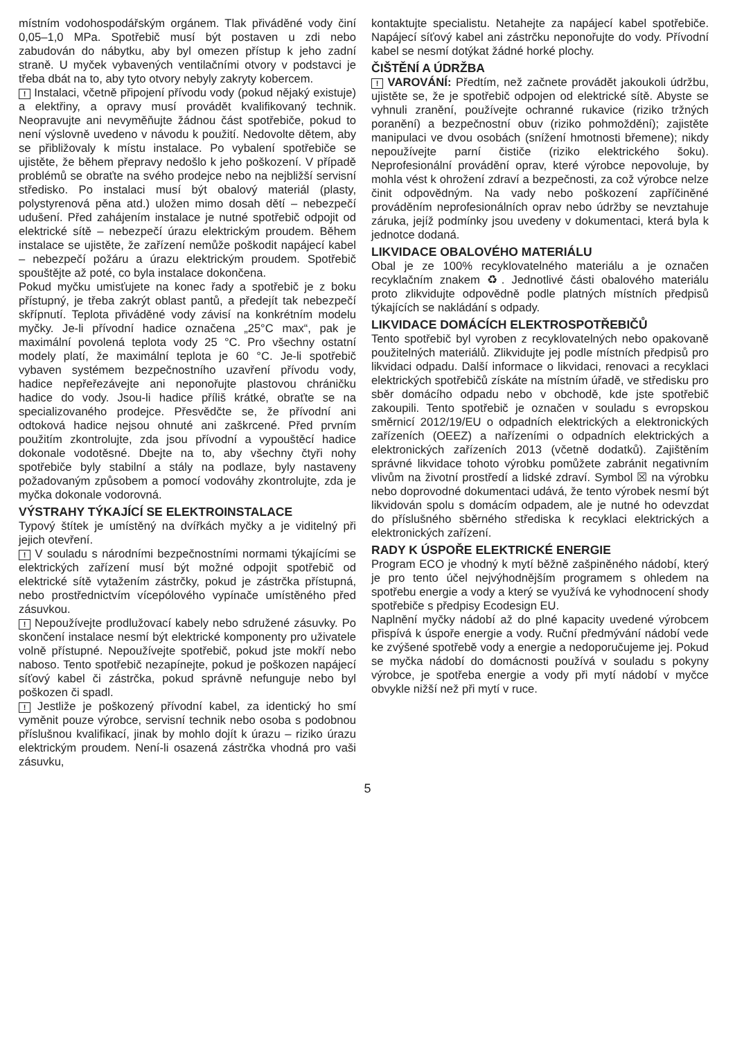místním vodohospodářským orgánem. Tlak přiváděné vody činí 0,05–1,0 MPa. Spotřebič musí být postaven u zdi nebo zabudován do nábytku, aby byl omezen přístup k jeho zadní straně. U myček vybavených ventilačními otvory v podstavci je třeba dbát na to, aby tyto otvory nebyly zakryty kobercem.
! Instalaci, včetně připojení přívodu vody (pokud nějaký existuje) a elektřiny, a opravy musí provádět kvalifikovaný technik. Neopravujte ani nevyměňujte žádnou část spotřebiče, pokud to není výslovně uvedeno v návodu k použití. Nedovolte dětem, aby se přibližovaly k místu instalace. Po vybalení spotřebiče se ujistěte, že během přepravy nedošlo k jeho poškození. V případě problémů se obraťte na svého prodejce nebo na nejbližší servisní středisko. Po instalaci musí být obalový materiál (plasty, polystyrenová pěna atd.) uložen mimo dosah dětí – nebezpečí udušení. Před zahájením instalace je nutné spotřebič odpojit od elektrické sítě – nebezpečí úrazu elektrickým proudem. Během instalace se ujistěte, že zařízení nemůže poškodit napájecí kabel – nebezpečí požáru a úrazu elektrickým proudem. Spotřebič spouštějte až poté, co byla instalace dokončena.
Pokud myčku umisťujete na konec řady a spotřebič je z boku přístupný, je třeba zakrýt oblast pantů, a předejít tak nebezpečí skřípnutí. Teplota přiváděné vody závisí na konkrétním modelu myčky. Je-li přívodní hadice označena „25°C max“, pak je maximální povolená teplota vody 25 °C. Pro všechny ostatní modely platí, že maximální teplota je 60 °C. Je-li spotřebič vybaven systémem bezpečnostního uzavření přívodu vody, hadice nepřeřezávejte ani neponořujte plastovou chráničku hadice do vody. Jsou-li hadice příliš krátké, obraťte se na specializovaného prodejce. Přesvědčte se, že přívodní ani odtoková hadice nejsou ohnuté ani zaškrcené. Před prvním použitím zkontrolujte, zda jsou přívodní a vypouštěcí hadice dokonale vodotěsné. Dbejte na to, aby všechny čtyři nohy spotřebiče byly stabilní a stály na podlaze, byly nastaveny požadovaným způsobem a pomocí vodováhy zkontrolujte, zda je myčka dokonale vodorovná.
VÝSTRAHY TÝKAJÍCÍ SE ELEKTROINSTALACE
Typový štítek je umístěný na dvířkách myčky a je viditelný při jejich otevření.
! V souladu s národními bezpečnostními normami týkajícími se elektrických zařízení musí být možné odpojit spotřebič od elektrické sítě vytažením zástrčky, pokud je zástrčka přístupná, nebo prostřednictvím vícepólového vypínače umístěného před zásuvkou.
! Nepoužívejte prodlužovací kabely nebo sdružené zásuvky. Po skončení instalace nesmí být elektrické komponenty pro uživatele volně přístupné. Nepoužívejte spotřebič, pokud jste mokří nebo naboso. Tento spotřebič nezapínejte, pokud je poškozen napájecí síťový kabel či zástrčka, pokud správně nefunguje nebo byl poškozen či spadl.
! Jestliže je poškozený přívodní kabel, za identický ho smí vyměnit pouze výrobce, servisní technik nebo osoba s podobnou příslušnou kvalifikací, jinak by mohlo dojít k úrazu – riziko úrazu elektrickým proudem. Není-li osazená zástrčka vhodná pro vaši zásuvku,
kontaktujte specialistu. Netahejte za napájecí kabel spotřebiče. Napájecí síťový kabel ani zástrčku neponořujte do vody. Přívodní kabel se nesmí dotýkat žádné horké plochy.
ČIŠTĚNÍ A ÚDRŽBA
! VAROVÁNÍ: Předtím, než začnete provádět jakoukoli údržbu, ujistěte se, že je spotřebič odpojen od elektrické sítě. Abyste se vyhnuli zranění, používejte ochranné rukavice (riziko tržných poranění) a bezpečnostní obuv (riziko pohmoždění); zajistěte manipulaci ve dvou osobách (snížení hmotnosti břemene); nikdy nepoužívejte parní čističe (riziko elektrického šoku). Neprofesionální provádění oprav, které výrobce nepovoluje, by mohla vést k ohrožení zdraví a bezpečnosti, za což výrobce nelze činit odpovědným. Na vady nebo poškození zapříčiněné prováděním neprofesionálních oprav nebo údržby se nevztahuje záruka, jejíž podmínky jsou uvedeny v dokumentaci, která byla k jednotce dodaná.
LIKVIDACE OBALOVÉHO MATERIÁLU
Obal je ze 100% recyklovatelného materiálu a je označen recyklačním znakem ♻. Jednotlivé části obalového materiálu proto zlikvidujte odpovědně podle platných místních předpisů týkajících se nakládání s odpady.
LIKVIDACE DOMÁCÍCH ELEKTROSPOTŘEBIČŮ
Tento spotřebič byl vyroben z recyklovatelných nebo opakovaně použitelných materiálů. Zlikvidujte jej podle místních předpisů pro likvidaci odpadu. Další informace o likvidaci, renovaci a recyklaci elektrických spotřebičů získáte na místním úřadě, ve středisku pro sběr domácího odpadu nebo v obchodě, kde jste spotřebič zakoupili. Tento spotřebič je označen v souladu s evropskou směrnicí 2012/19/EU o odpadních elektrických a elektronických zařízeních (OEEZ) a nařízeními o odpadních elektrických a elektronických zařízeních 2013 (včetně dodatků). Zajištěním správné likvidace tohoto výrobku pomůžete zabránit negativním vlivům na životní prostředí a lidské zdraví. Symbol ☒ na výrobku nebo doprovodné dokumentaci udává, že tento výrobek nesmí být likvidován spolu s domácím odpadem, ale je nutné ho odevzdat do příslušného sběrného střediska k recyklaci elektrických a elektronických zařízení.
RADY K ÚSPOŘE ELEKTRICKÉ ENERGIE
Program ECO je vhodný k mytí běžně zašpiněného nádobí, který je pro tento účel nejvýhodnějším programem s ohledem na spotřebu energie a vody a který se využívá ke vyhodnocení shody spotřebiče s předpisy Ecodesign EU.
Naplnění myčky nádobí až do plné kapacity uvedené výrobcem přispívá k úspoře energie a vody. Ruční předmývání nádobí vede ke zvýšené spotřebě vody a energie a nedoporučujeme jej. Pokud se myčka nádobí do domácnosti používá v souladu s pokyny výrobce, je spotřeba energie a vody při mytí nádobí v myčce obvykle nižší než při mytí v ruce.
5